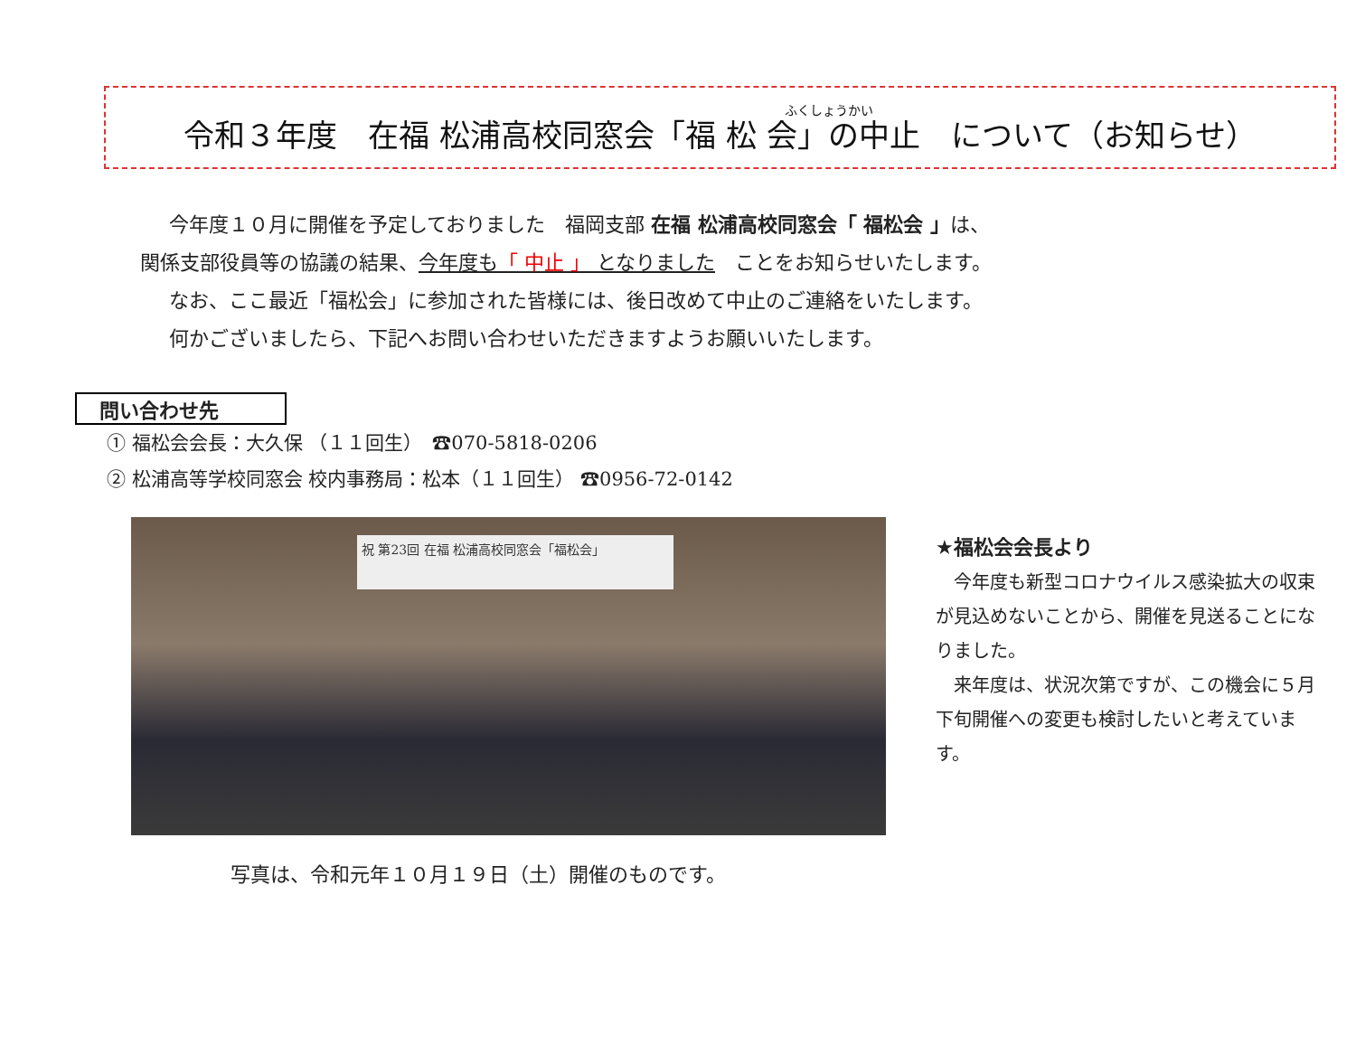ふくしょうかい
令和３年度　在福 松浦高校同窓会「福 松 会」の中止　について（お知らせ）
　今年度１０月に開催を予定しておりました　福岡支部 在福 松浦高校同窓会「 福松会 」は、
関係支部役員等の協議の結果、今年度も「 中止 」 となりました　ことをお知らせいたします。
　なお、ここ最近「福松会」に参加された皆様には、後日改めて中止のご連絡をいたします。
　何かございましたら、下記へお問い合わせいただきますようお願いいたします。
問い合わせ先
① 福松会会長：大久保 （１１回生）　☎070-5818-0206
② 松浦高等学校同窓会 校内事務局：松本（１１回生） ☎0956-72-0142
祝 第23回 在福 松浦高校同窓会「福松会」
★福松会会長より
　今年度も新型コロナウイルス感染拡大の収束が見込めないことから、開催を見送ることになりました。
　来年度は、状況次第ですが、この機会に５月下旬開催への変更も検討したいと考えています。
写真は、令和元年１０月１９日（土）開催のものです。